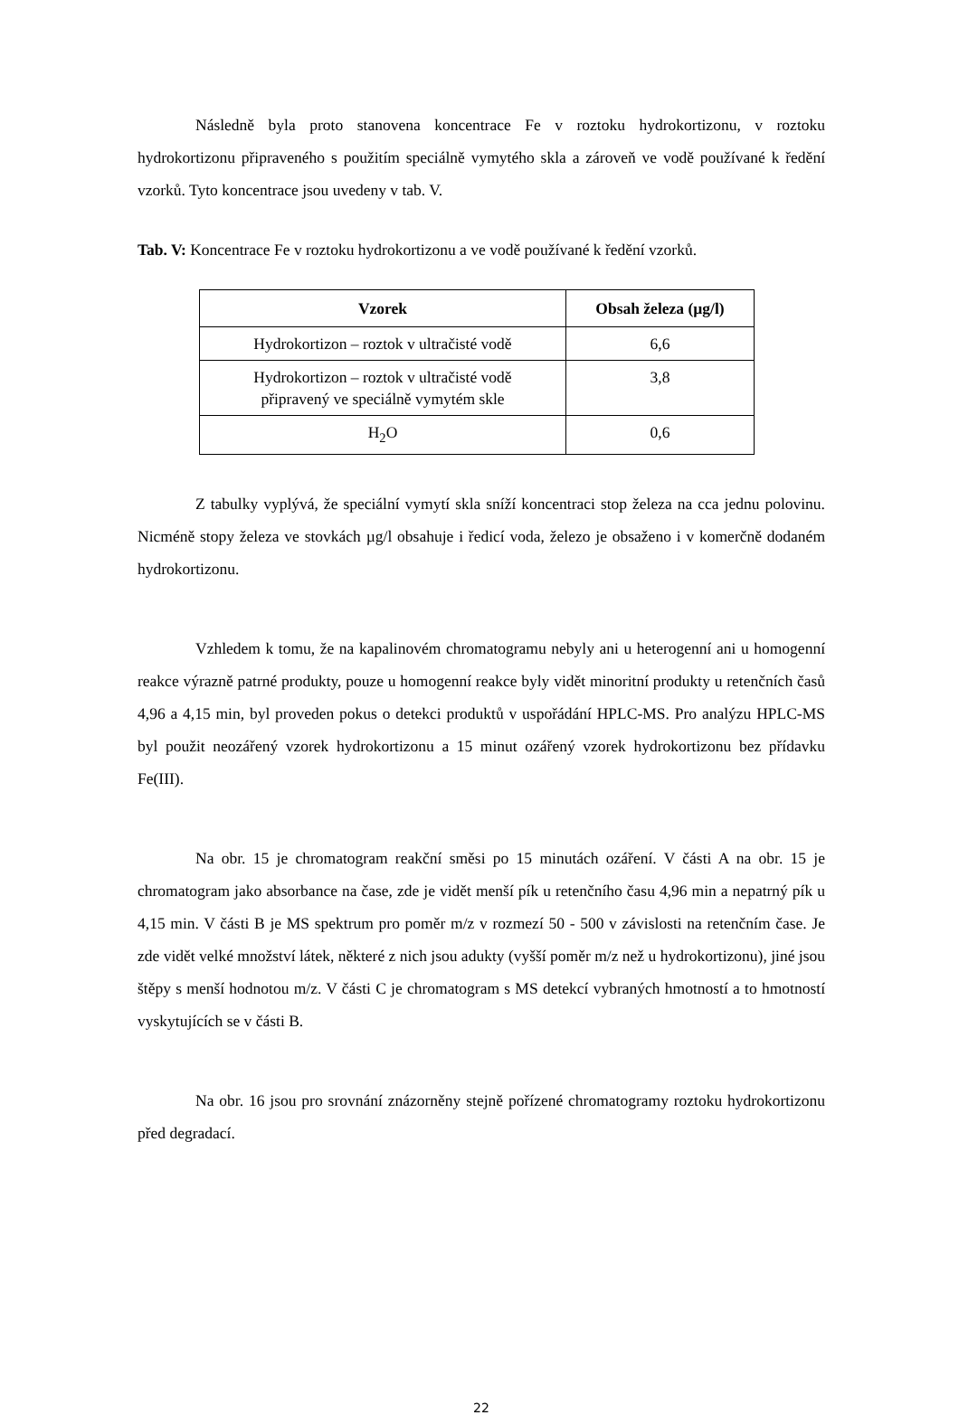Následně byla proto stanovena koncentrace Fe v roztoku hydrokortizonu, v roztoku hydrokortizonu připraveného s použitím speciálně vymytého skla a zároveň ve vodě používané k ředění vzorků. Tyto koncentrace jsou uvedeny v tab. V.
Tab. V: Koncentrace Fe v roztoku hydrokortizonu a ve vodě používané k ředění vzorků.
| Vzorek | Obsah železa (µg/l) |
| --- | --- |
| Hydrokortizon – roztok v ultračisté vodě | 6,6 |
| Hydrokortizon – roztok v ultračisté vodě připravený ve speciálně vymytém skle | 3,8 |
| H<sub>2</sub>O | 0,6 |
Z tabulky vyplývá, že speciální vymytí skla sníží koncentraci stop železa na cca jednu polovinu. Nicméně stopy železa ve stovkách µg/l obsahuje i ředicí voda, železo je obsaženo i v komerčně dodaném hydrokortizonu.
Vzhledem k tomu, že na kapalinovém chromatogramu nebyly ani u heterogenní ani u homogenní reakce výrazně patrné produkty, pouze u homogenní reakce byly vidět minoritní produkty u retenčních časů 4,96 a 4,15 min, byl proveden pokus o detekci produktů v uspořádání HPLC-MS. Pro analýzu HPLC-MS byl použit neozářený vzorek hydrokortizonu a 15 minut ozářený vzorek hydrokortizonu bez přídavku Fe(III).
Na obr. 15 je chromatogram reakční směsi po 15 minutách ozáření. V části A na obr. 15 je chromatogram jako absorbance na čase, zde je vidět menší pík u retenčního času 4,96 min a nepatrný pík u 4,15 min. V části B je MS spektrum pro poměr m/z v rozmezí 50 - 500 v závislosti na retenčním čase. Je zde vidět velké množství látek, některé z nich jsou adukty (vyšší poměr m/z než u hydrokortizonu), jiné jsou štěpy s menší hodnotou m/z. V části C je chromatogram s MS detekcí vybraných hmotností a to hmotností vyskytujících se v části B.
Na obr. 16 jsou pro srovnání znázorněny stejně pořízené chromatogramy roztoku hydrokortizonu před degradací.
22